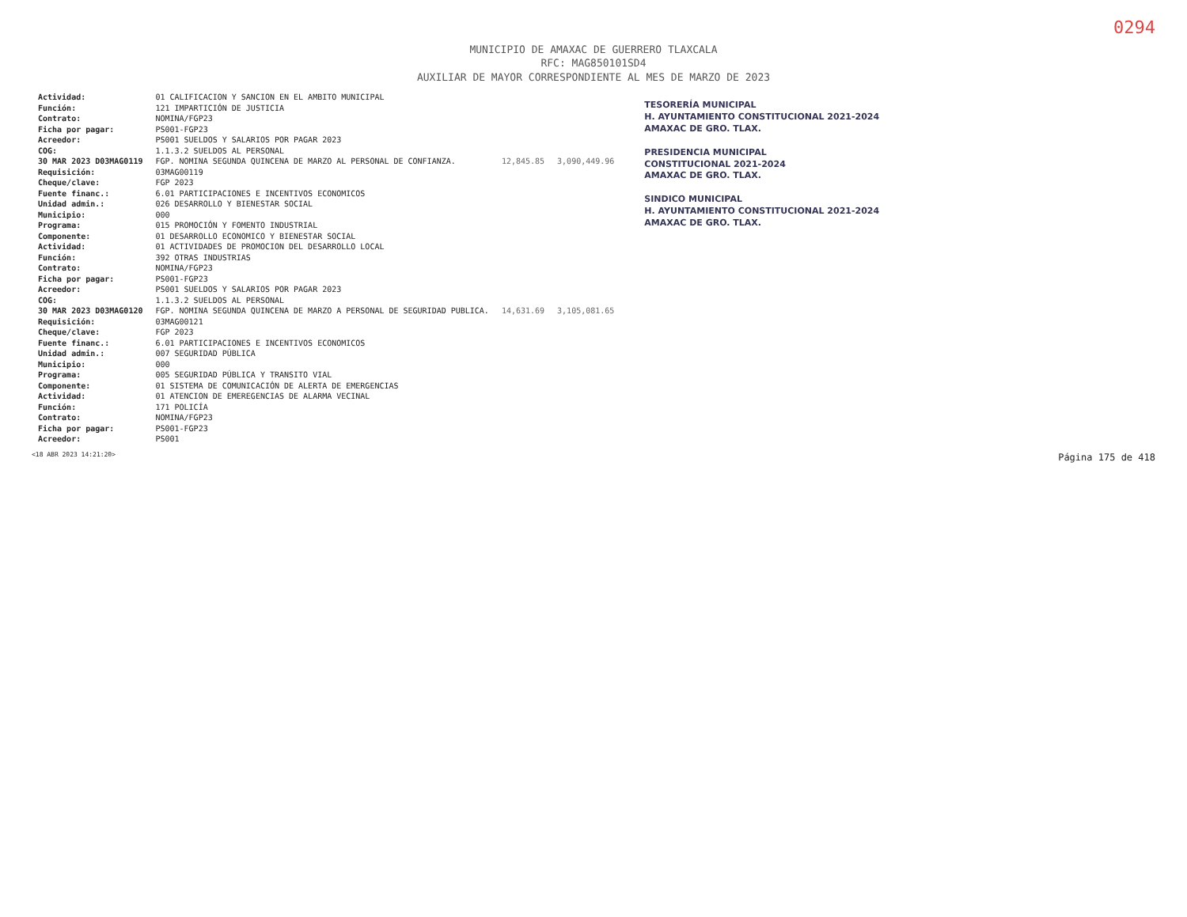0294
MUNICIPIO DE AMAXAC DE GUERRERO TLAXCALA
RFC: MAG850101SD4
AUXILIAR DE MAYOR CORRESPONDIENTE AL MES DE MARZO DE 2023
| Actividad: | 01 CALIFICACION Y SANCION EN EL AMBITO MUNICIPAL | | |
| Función: | 121 IMPARTICIÓN DE JUSTICIA | | |
| Contrato: | NOMINA/FGP23 | | |
| Ficha por pagar: | PS001-FGP23 | | |
| Acreedor: | PS001 SUELDOS Y SALARIOS POR PAGAR 2023 | | |
| COG: | 1.1.3.2 SUELDOS AL PERSONAL | | |
| 30 MAR 2023 D03MAG0119 | FGP. NOMINA SEGUNDA QUINCENA DE MARZO AL PERSONAL DE CONFIANZA. | 12,845.85 | 3,090,449.96 |
| Requisición: | 03MAG00119 | | |
| Cheque/clave: | FGP 2023 | | |
| Fuente financ.: | 6.01 PARTICIPACIONES E INCENTIVOS ECONOMICOS | | |
| Unidad admin.: | 026 DESARROLLO Y BIENESTAR SOCIAL | | |
| Municipio: | 000 | | |
| Programa: | 015 PROMOCIÓN Y FOMENTO INDUSTRIAL | | |
| Componente: | 01 DESARROLLO ECONOMICO Y BIENESTAR SOCIAL | | |
| Actividad: | 01 ACTIVIDADES DE PROMOCION DEL DESARROLLO LOCAL | | |
| Función: | 392 OTRAS INDUSTRIAS | | |
| Contrato: | NOMINA/FGP23 | | |
| Ficha por pagar: | PS001-FGP23 | | |
| Acreedor: | PS001 SUELDOS Y SALARIOS POR PAGAR 2023 | | |
| COG: | 1.1.3.2 SUELDOS AL PERSONAL | | |
| 30 MAR 2023 D03MAG0120 | FGP. NOMINA SEGUNDA QUINCENA DE MARZO A PERSONAL DE SEGURIDAD PUBLICA. | 14,631.69 | 3,105,081.65 |
| Requisición: | 03MAG00121 | | |
| Cheque/clave: | FGP 2023 | | |
| Fuente financ.: | 6.01 PARTICIPACIONES E INCENTIVOS ECONOMICOS | | |
| Unidad admin.: | 007 SEGURIDAD PÚBLICA | | |
| Municipio: | 000 | | |
| Programa: | 005 SEGURIDAD PÚBLICA Y TRANSITO VIAL | | |
| Componente: | 01 SISTEMA DE COMUNICACIÓN DE ALERTA DE EMERGENCIAS | | |
| Actividad: | 01 ATENCION DE EMEREGENCIAS DE ALARMA VECINAL | | |
| Función: | 171 POLICÍA | | |
| Contrato: | NOMINA/FGP23 | | |
| Ficha por pagar: | PS001-FGP23 | | |
| Acreedor: | PS001 | | |
TESORERÍA MUNICIPAL
H. AYUNTAMIENTO CONSTITUCIONAL 2021-2024
AMAXAC DE GRO. TLAX.
PRESIDENCIA MUNICIPAL
CONSTITUCIONAL 2021-2024
AMAXAC DE GRO. TLAX.
SINDICO MUNICIPAL
H. AYUNTAMIENTO CONSTITUCIONAL 2021-2024
AMAXAC DE GRO. TLAX.
<18 ABR 2023 14:21:20> Página 175 de 418